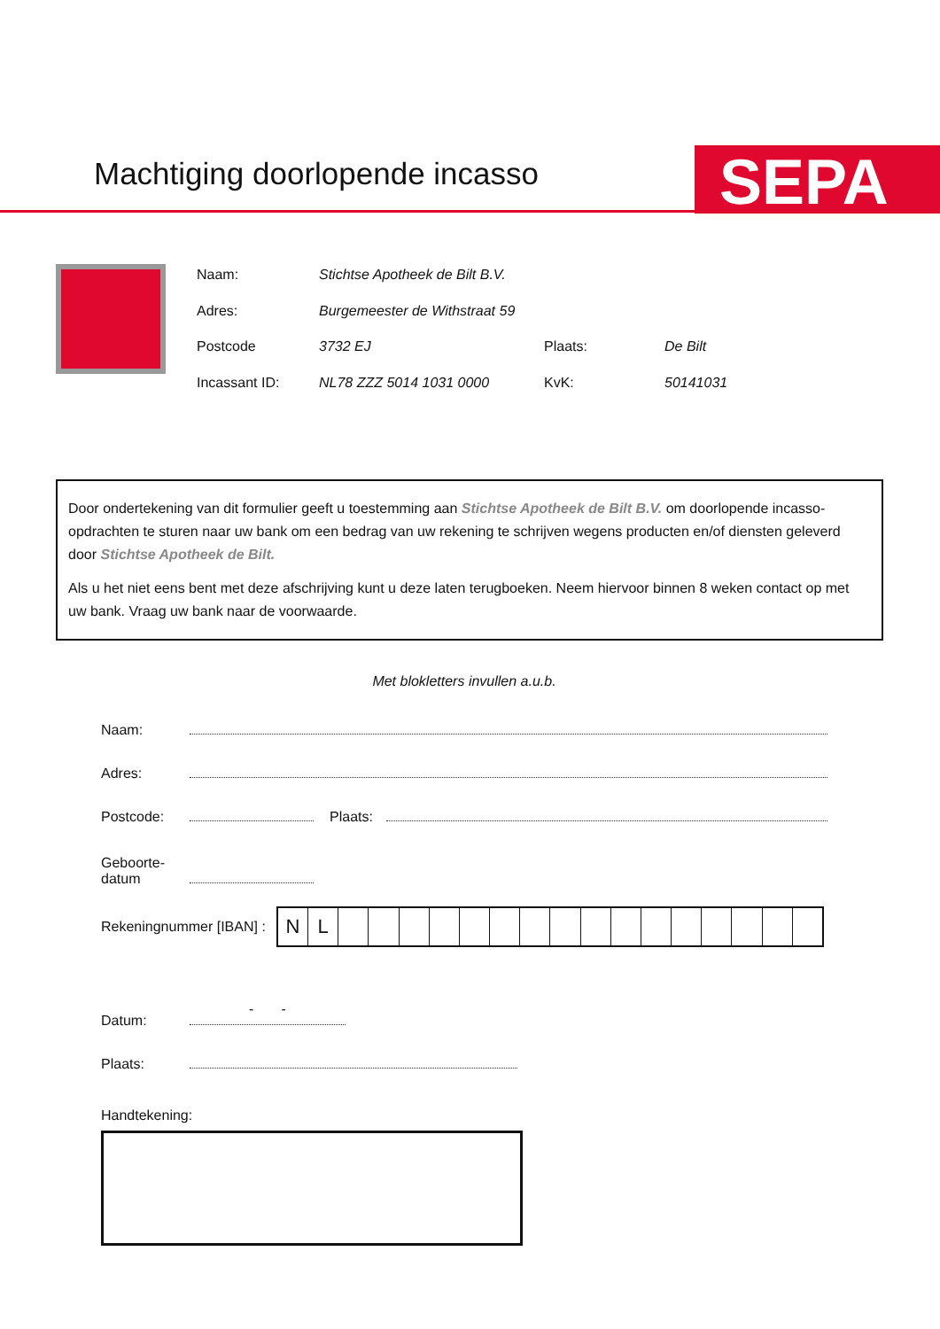Machtiging doorlopende incasso SEPA
Naam: Stichtse Apotheek de Bilt B.V.
Adres: Burgemeester de Withstraat 59
Postcode 3732 EJ Plaats: De Bilt
Incassant ID: NL78 ZZZ 5014 1031 0000 KvK: 50141031
Door ondertekening van dit formulier geeft u toestemming aan Stichtse Apotheek de Bilt B.V. om doorlopende incasso-opdrachten te sturen naar uw bank om een bedrag van uw rekening te schrijven wegens producten en/of diensten geleverd door Stichtse Apotheek de Bilt.
Als u het niet eens bent met deze afschrijving kunt u deze laten terugboeken. Neem hiervoor binnen 8 weken contact op met uw bank. Vraag uw bank naar de voorwaarde.
Met blokletters invullen a.u.b.
Naam:
Adres:
Postcode:
Plaats:
Geboorte-
datum
Rekeningnummer [IBAN] :
NL
Datum:
- -
Plaats:
Handtekening: